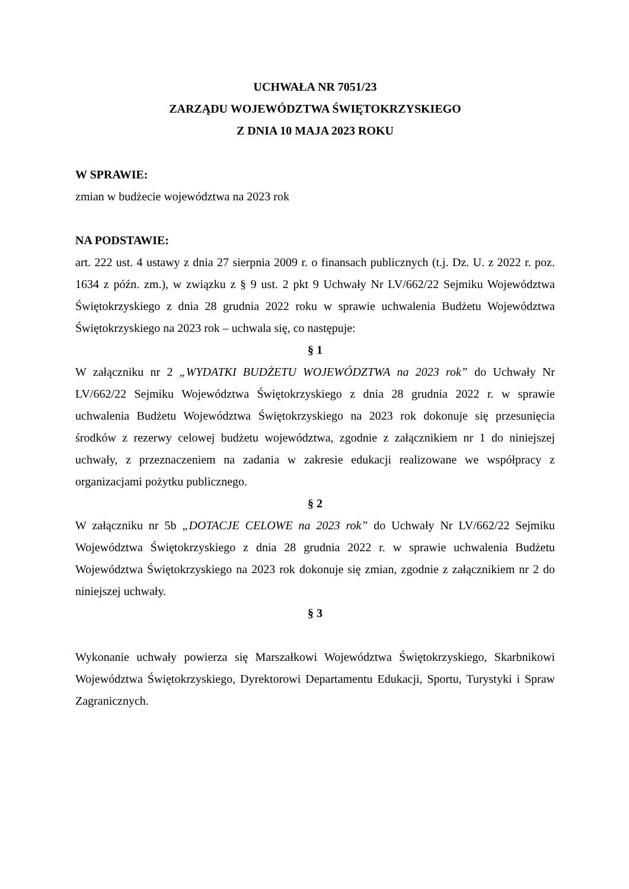UCHWAŁA NR 7051/23
ZARZĄDU WOJEWÓDZTWA ŚWIĘTOKRZYSKIEGO
Z DNIA 10 MAJA 2023 ROKU
W SPRAWIE:
zmian w budżecie województwa na 2023 rok
NA PODSTAWIE:
art. 222 ust. 4 ustawy z dnia 27 sierpnia 2009 r. o finansach publicznych (t.j. Dz. U. z 2022 r. poz. 1634 z późn. zm.), w związku z § 9 ust. 2 pkt 9 Uchwały Nr LV/662/22 Sejmiku Województwa Świętokrzyskiego z dnia 28 grudnia 2022 roku w sprawie uchwalenia Budżetu Województwa Świętokrzyskiego na 2023 rok – uchwala się, co następuje:
§ 1
W załączniku nr 2 „WYDATKI BUDŻETU WOJEWÓDZTWA na 2023 rok” do Uchwały Nr LV/662/22 Sejmiku Województwa Świętokrzyskiego z dnia 28 grudnia 2022 r. w sprawie uchwalenia Budżetu Województwa Świętokrzyskiego na 2023 rok dokonuje się przesunięcia środków z rezerwy celowej budżetu województwa, zgodnie z załącznikiem nr 1 do niniejszej uchwały, z przeznaczeniem na zadania w zakresie edukacji realizowane we współpracy z organizacjami pożytku publicznego.
§ 2
W załączniku nr 5b „DOTACJE CELOWE na 2023 rok” do Uchwały Nr LV/662/22 Sejmiku Województwa Świętokrzyskiego z dnia 28 grudnia 2022 r. w sprawie uchwalenia Budżetu Województwa Świętokrzyskiego na 2023 rok dokonuje się zmian, zgodnie z załącznikiem nr 2 do niniejszej uchwały.
§ 3
Wykonanie uchwały powierza się Marszałkowi Województwa Świętokrzyskiego, Skarbnikowi Województwa Świętokrzyskiego, Dyrektorowi Departamentu Edukacji, Sportu, Turystyki i Spraw Zagranicznych.